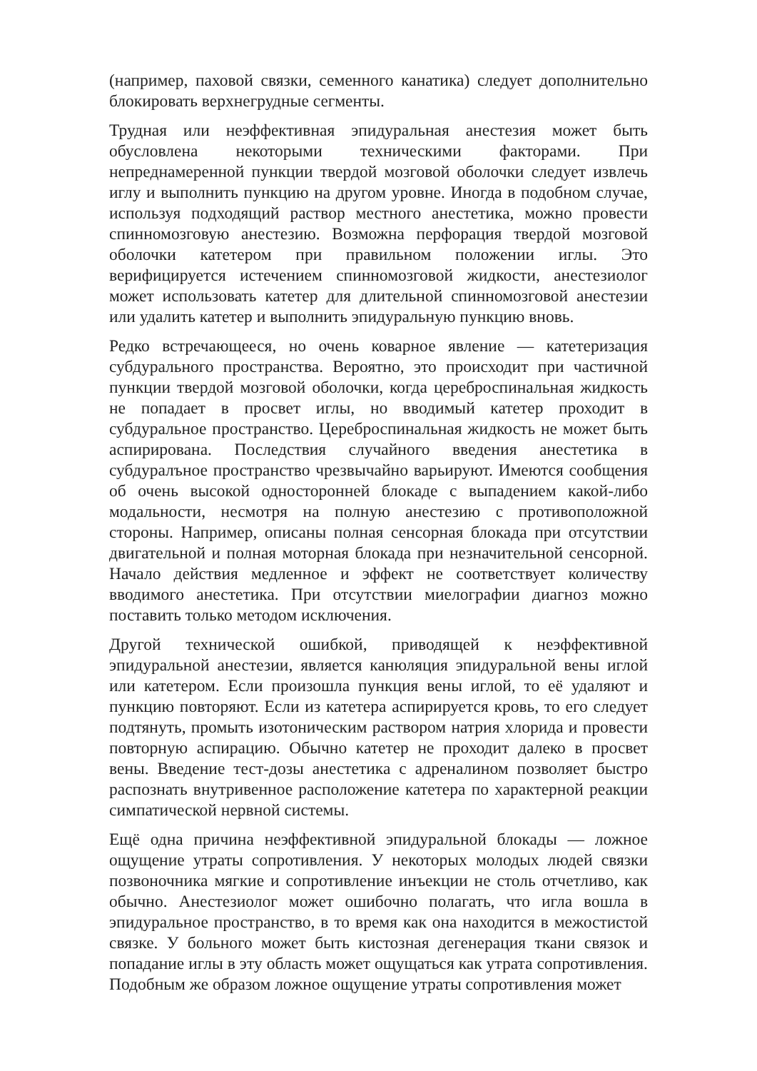(например, паховой связки, семенного канатика) следует дополнительно блокировать верхнегрудные сегменты.
Трудная или неэффективная эпидуральная анестезия может быть обусловлена некоторыми техническими факторами. При непреднамеренной пункции твердой мозговой оболочки следует извлечь иглу и выполнить пункцию на другом уровне. Иногда в подобном случае, используя подходящий раствор местного анестетика, можно провести спинномозговую анестезию. Возможна перфорация твердой мозговой оболочки катетером при правильном положении иглы. Это верифицируется истечением спинномозговой жидкости, анестезиолог может использовать катетер для длительной спинномозговой анестезии или удалить катетер и выполнить эпидуральную пункцию вновь.
Редко встречающееся, но очень коварное явление — катетеризация субдурального пространства. Вероятно, это происходит при частичной пункции твердой мозговой оболочки, когда цереброспинальная жидкость не попадает в просвет иглы, но вводимый катетер проходит в субдуральное пространство. Цереброспинальная жидкость не может быть аспирирована. Последствия случайного введения анестетика в субдуралъное пространство чрезвычайно варьируют. Имеются сообщения об очень высокой односторонней блокаде с выпадением какой-либо модальности, несмотря на полную анестезию с противоположной стороны. Например, описаны полная сенсорная блокада при отсутствии двигательной и полная моторная блокада при незначительной сенсорной. Начало действия медленное и эффект не соответствует количеству вводимого анестетика. При отсутствии миелографии диагноз можно поставить только методом исключения.
Другой технической ошибкой, приводящей к неэффективной эпидуральной анестезии, является канюляция эпидуральной вены иглой или катетером. Если произошла пункция вены иглой, то её удаляют и пункцию повторяют. Если из катетера аспирируется кровь, то его следует подтянуть, промыть изотоническим раствором натрия хлорида и провести повторную аспирацию. Обычно катетер не проходит далеко в просвет вены. Введение тест-дозы анестетика с адреналином позволяет быстро распознать внутривенное расположение катетера по характерной реакции симпатической нервной системы.
Ещё одна причина неэффективной эпидуральной блокады — ложное ощущение утраты сопротивления. У некоторых молодых людей связки позвоночника мягкие и сопротивление инъекции не столь отчетливо, как обычно. Анестезиолог может ошибочно полагать, что игла вошла в эпидуральное пространство, в то время как она находится в межостистой связке. У больного может быть кистозная дегенерация ткани связок и попадание иглы в эту область может ощущаться как утрата сопротивления. Подобным же образом ложное ощущение утраты сопротивления может